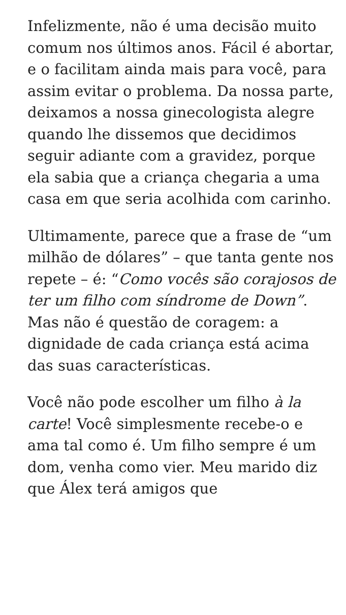Infelizmente, não é uma decisão muito comum nos últimos anos. Fácil é abortar, e o facilitam ainda mais para você, para assim evitar o problema. Da nossa parte, deixamos a nossa ginecologista alegre quando lhe dissemos que decidimos seguir adiante com a gravidez, porque ela sabia que a criança chegaria a uma casa em que seria acolhida com carinho.
Ultimamente, parece que a frase de “um milhão de dólares” – que tanta gente nos repete – é: “Como vocês são corajosos de ter um filho com síndrome de Down”. Mas não é questão de coragem: a dignidade de cada criança está acima das suas características.
Você não pode escolher um filho à la carte! Você simplesmente recebe-o e ama tal como é. Um filho sempre é um dom, venha como vier. Meu marido diz que Álex terá amigos que